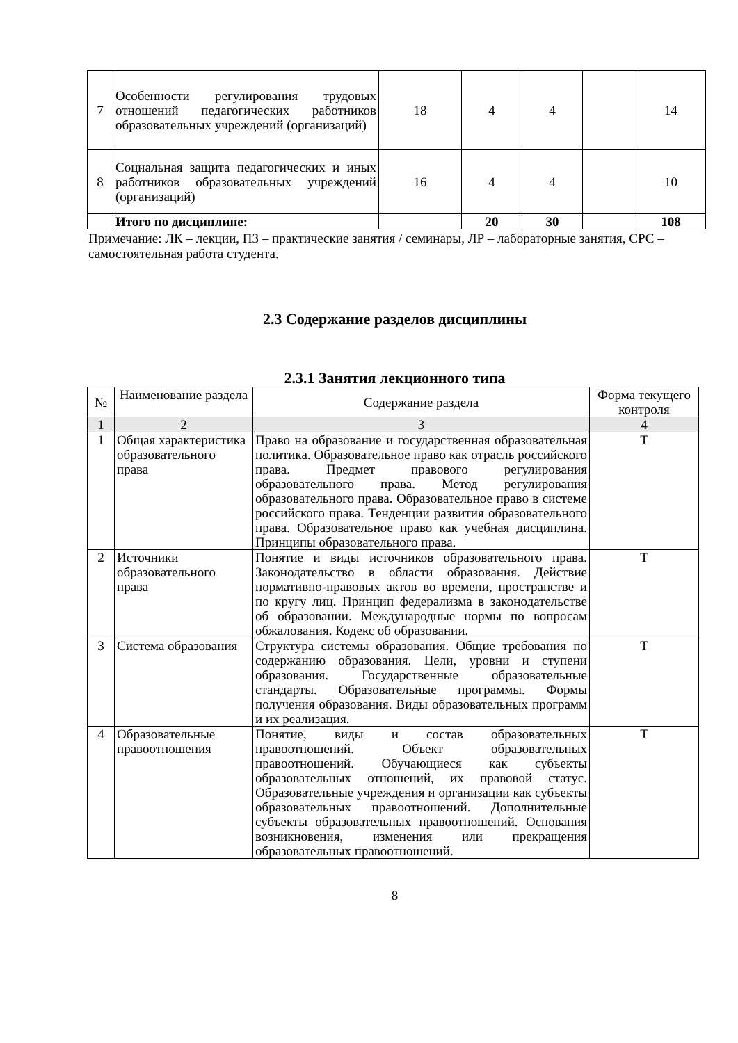| 7 | Особенности регулирования трудовых отношений педагогических работников образовательных учреждений (организаций) | 18 | 4 | 4 | | 14 |
| 8 | Социальная защита педагогических и иных работников образовательных учреждений (организаций) | 16 | 4 | 4 | | 10 |
| | Итого по дисциплине: | | 20 | 30 | | 108 |
Примечание: ЛК – лекции, ПЗ – практические занятия / семинары, ЛР – лабораторные занятия, СРС – самостоятельная работа студента.
2.3 Содержание разделов дисциплины
2.3.1 Занятия лекционного типа
| № | Наименование раздела | Содержание раздела | Форма текущего контроля |
| 1 | 2 | 3 | 4 |
| 1 | Общая характеристика образовательного права | Право на образование и государственная образовательная политика. Образовательное право как отрасль российского права. Предмет правового регулирования образовательного права. Метод регулирования образовательного права. Образовательное право в системе российского права. Тенденции развития образовательного права. Образовательное право как учебная дисциплина. Принципы образовательного права. | Т |
| 2 | Источники образовательного права | Понятие и виды источников образовательного права. Законодательство в области образования. Действие нормативно-правовых актов во времени, пространстве и по кругу лиц. Принцип федерализма в законодательстве об образовании. Международные нормы по вопросам обжалования. Кодекс об образовании. | Т |
| 3 | Система образования | Структура системы образования. Общие требования по содержанию образования. Цели, уровни и ступени образования. Государственные образовательные стандарты. Образовательные программы. Формы получения образования. Виды образовательных программ и их реализация. | Т |
| 4 | Образовательные правоотношения | Понятие, виды и состав образовательных правоотношений. Объект образовательных правоотношений. Обучающиеся как субъекты образовательных отношений, их правовой статус. Образовательные учреждения и организации как субъекты образовательных правоотношений. Дополнительные субъекты образовательных правоотношений. Основания возникновения, изменения или прекращения образовательных правоотношений. | Т |
8